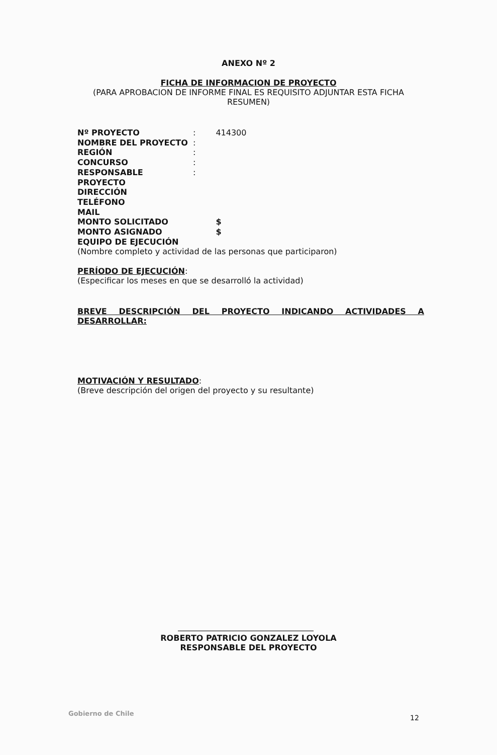ANEXO Nº 2
FICHA DE INFORMACION DE PROYECTO
(PARA APROBACION DE INFORME FINAL ES REQUISITO ADJUNTAR ESTA FICHA
RESUMEN)
| Nº PROYECTO | : | 414300 |
| NOMBRE DEL PROYECTO | : | |
| REGIÓN | : | |
| CONCURSO | : | |
| RESPONSABLE PROYECTO | : | |
| DIRECCIÓN | | |
| TELÉFONO | | |
| MAIL | | |
| MONTO SOLICITADO | | $ |
| MONTO ASIGNADO | | $ |
| EQUIPO DE EJECUCIÓN | | |
(Nombre completo y actividad de las personas que participaron)
PERÍODO DE EJECUCIÓN:
(Especificar los meses en que se desarrolló la actividad)
BREVE DESCRIPCIÓN DEL PROYECTO INDICANDO ACTIVIDADES A DESARROLLAR:
MOTIVACIÓN Y RESULTADO:
(Breve descripción del origen del proyecto y su resultante)
ROBERTO PATRICIO GONZALEZ LOYOLA
RESPONSABLE DEL PROYECTO
Gobierno de Chile
12